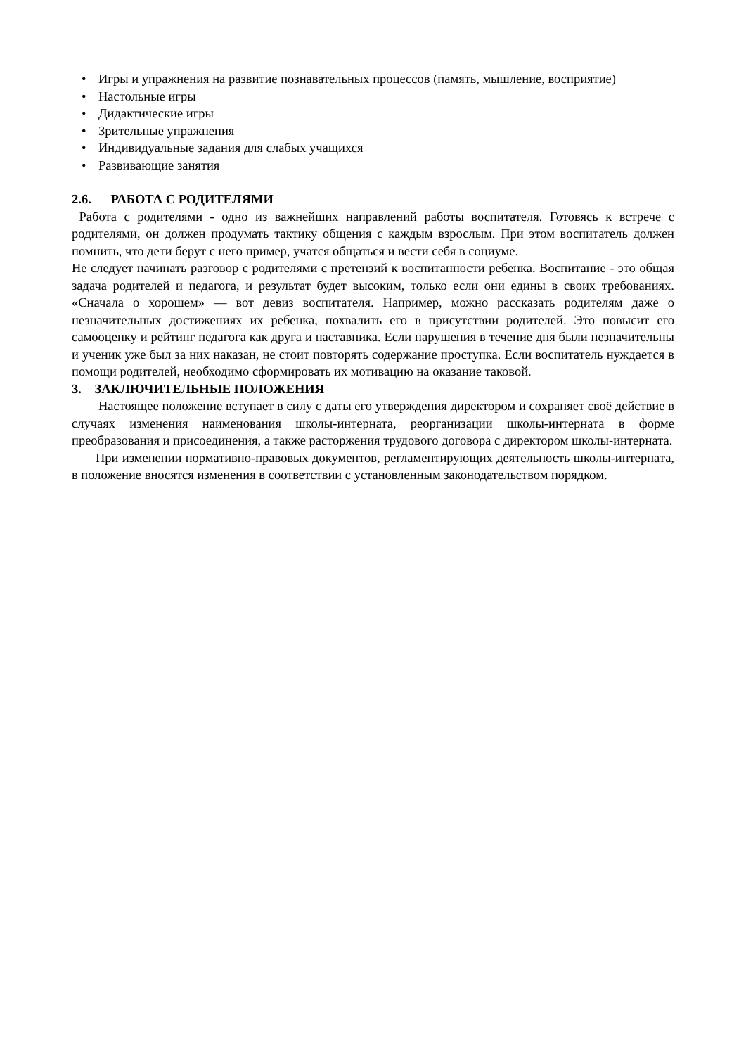• Игры и упражнения на развитие познавательных процессов (память, мышление, восприятие)
• Настольные игры
• Дидактические игры
• Зрительные упражнения
• Индивидуальные задания для слабых учащихся
• Развивающие занятия
2.6. РАБОТА С РОДИТЕЛЯМИ
Работа с родителями - одно из важнейших направлений работы воспитателя. Готовясь к встрече с родителями, он должен продумать тактику общения с каждым взрослым. При этом воспитатель должен помнить, что дети берут с него пример, учатся общаться и вести себя в социуме.
Не следует начинать разговор с родителями с претензий к воспитанности ребенка. Воспитание - это общая задача родителей и педагога, и результат будет высоким, только если они едины в своих требованиях. «Сначала о хорошем» — вот девиз воспитателя. Например, можно рассказать родителям даже о незначительных достижениях их ребенка, похвалить его в присутствии родителей. Это повысит его самооценку и рейтинг педагога как друга и наставника. Если нарушения в течение дня были незначительны и ученик уже был за них наказан, не стоит повторять содержание проступка. Если воспитатель нуждается в помощи родителей, необходимо сформировать их мотивацию на оказание таковой.
3. ЗАКЛЮЧИТЕЛЬНЫЕ ПОЛОЖЕНИЯ
Настоящее положение вступает в силу с даты его утверждения директором и сохраняет своё действие в случаях изменения наименования школы-интерната, реорганизации школы-интерната в форме преобразования и присоединения, а также расторжения трудового договора с директором школы-интерната.
При изменении нормативно-правовых документов, регламентирующих деятельность школы-интерната, в положение вносятся изменения в соответствии с установленным законодательством порядком.